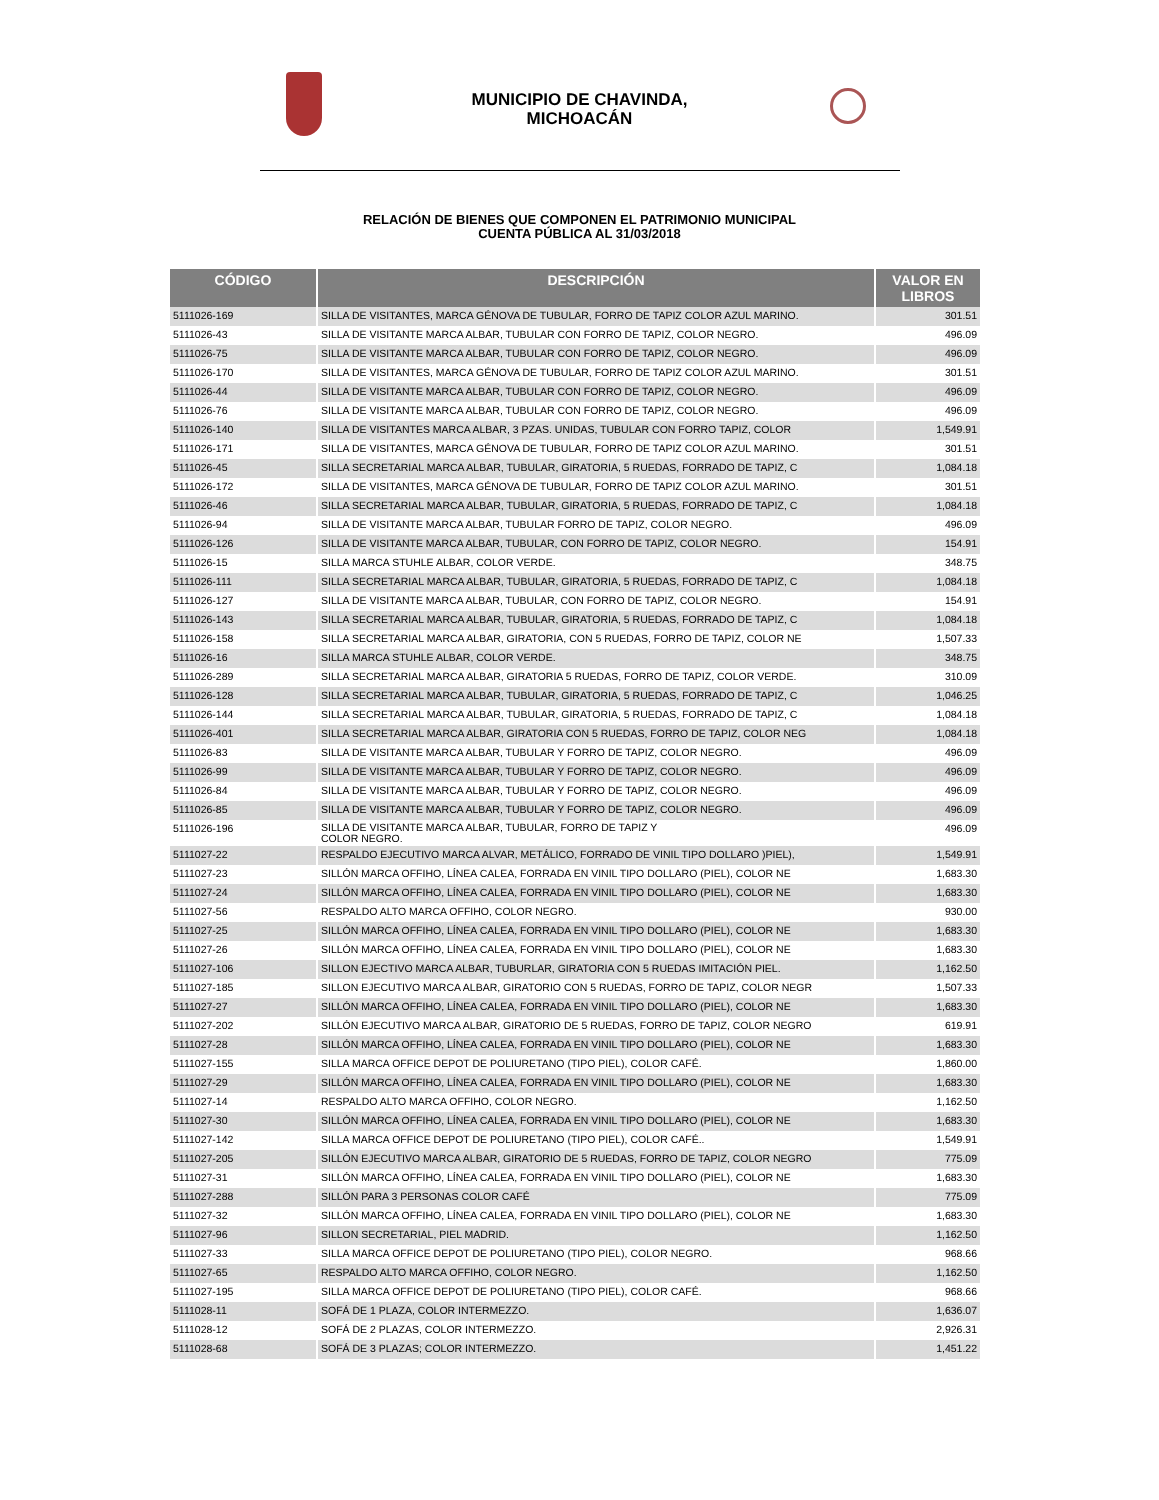MUNICIPIO DE CHAVINDA,
MICHOACÁN
RELACIÓN DE BIENES QUE COMPONEN EL PATRIMONIO MUNICIPAL
CUENTA PÚBLICA AL 31/03/2018
| CÓDIGO | DESCRIPCIÓN | VALOR EN LIBROS |
| --- | --- | --- |
| 5111026-169 | SILLA DE VISITANTES, MARCA GÉNOVA DE TUBULAR, FORRO DE TAPIZ COLOR AZUL MARINO. | 301.51 |
| 5111026-43 | SILLA DE VISITANTE MARCA ALBAR, TUBULAR CON FORRO DE TAPIZ, COLOR NEGRO. | 496.09 |
| 5111026-75 | SILLA DE VISITANTE MARCA ALBAR, TUBULAR CON FORRO DE TAPIZ, COLOR NEGRO. | 496.09 |
| 5111026-170 | SILLA DE VISITANTES, MARCA GÉNOVA DE TUBULAR, FORRO DE TAPIZ COLOR AZUL MARINO. | 301.51 |
| 5111026-44 | SILLA DE VISITANTE MARCA ALBAR, TUBULAR CON FORRO DE TAPIZ, COLOR NEGRO. | 496.09 |
| 5111026-76 | SILLA DE VISITANTE MARCA ALBAR, TUBULAR CON FORRO DE TAPIZ, COLOR NEGRO. | 496.09 |
| 5111026-140 | SILLA DE VISITANTES MARCA ALBAR, 3 PZAS. UNIDAS, TUBULAR CON FORRO TAPIZ, COLOR | 1,549.91 |
| 5111026-171 | SILLA DE VISITANTES, MARCA GÉNOVA DE TUBULAR, FORRO DE TAPIZ COLOR AZUL MARINO. | 301.51 |
| 5111026-45 | SILLA SECRETARIAL MARCA ALBAR, TUBULAR, GIRATORIA, 5 RUEDAS, FORRADO DE TAPIZ, C | 1,084.18 |
| 5111026-172 | SILLA DE VISITANTES, MARCA GÉNOVA DE TUBULAR, FORRO DE TAPIZ COLOR AZUL MARINO. | 301.51 |
| 5111026-46 | SILLA SECRETARIAL MARCA ALBAR, TUBULAR, GIRATORIA, 5 RUEDAS, FORRADO DE TAPIZ, C | 1,084.18 |
| 5111026-94 | SILLA DE VISITANTE MARCA ALBAR, TUBULAR FORRO DE TAPIZ, COLOR NEGRO. | 496.09 |
| 5111026-126 | SILLA DE VISITANTE MARCA ALBAR, TUBULAR, CON FORRO DE TAPIZ, COLOR NEGRO. | 154.91 |
| 5111026-15 | SILLA MARCA STUHLE ALBAR, COLOR VERDE. | 348.75 |
| 5111026-111 | SILLA SECRETARIAL MARCA ALBAR, TUBULAR, GIRATORIA, 5 RUEDAS, FORRADO DE TAPIZ, C | 1,084.18 |
| 5111026-127 | SILLA DE VISITANTE MARCA ALBAR, TUBULAR, CON FORRO DE TAPIZ, COLOR NEGRO. | 154.91 |
| 5111026-143 | SILLA SECRETARIAL MARCA ALBAR, TUBULAR, GIRATORIA, 5 RUEDAS, FORRADO DE TAPIZ, C | 1,084.18 |
| 5111026-158 | SILLA SECRETARIAL MARCA ALBAR, GIRATORIA, CON 5 RUEDAS, FORRO DE TAPIZ, COLOR NE | 1,507.33 |
| 5111026-16 | SILLA MARCA STUHLE ALBAR, COLOR VERDE. | 348.75 |
| 5111026-289 | SILLA SECRETARIAL MARCA ALBAR, GIRATORIA 5 RUEDAS, FORRO DE TAPIZ, COLOR VERDE. | 310.09 |
| 5111026-128 | SILLA SECRETARIAL MARCA ALBAR, TUBULAR, GIRATORIA, 5 RUEDAS, FORRADO DE TAPIZ, C | 1,046.25 |
| 5111026-144 | SILLA SECRETARIAL MARCA ALBAR, TUBULAR, GIRATORIA, 5 RUEDAS, FORRADO DE TAPIZ, C | 1,084.18 |
| 5111026-401 | SILLA SECRETARIAL MARCA ALBAR, GIRATORIA CON 5 RUEDAS, FORRO DE TAPIZ, COLOR NEG | 1,084.18 |
| 5111026-83 | SILLA DE VISITANTE MARCA ALBAR, TUBULAR Y FORRO DE TAPIZ, COLOR NEGRO. | 496.09 |
| 5111026-99 | SILLA DE VISITANTE MARCA ALBAR, TUBULAR Y FORRO DE TAPIZ, COLOR NEGRO. | 496.09 |
| 5111026-84 | SILLA DE VISITANTE MARCA ALBAR, TUBULAR Y FORRO DE TAPIZ, COLOR NEGRO. | 496.09 |
| 5111026-85 | SILLA DE VISITANTE MARCA ALBAR, TUBULAR Y FORRO DE TAPIZ, COLOR NEGRO. | 496.09 |
| 5111026-196 | SILLA DE VISITANTE MARCA ALBAR, TUBULAR, FORRO DE TAPIZ Y COLOR NEGRO. | 496.09 |
| 5111027-22 | RESPALDO EJECUTIVO MARCA ALVAR, METÁLICO, FORRADO DE VINIL TIPO DOLLARO )PIEL), | 1,549.91 |
| 5111027-23 | SILLÓN MARCA OFFIHO, LÍNEA CALEA, FORRADA EN VINIL TIPO DOLLARO (PIEL), COLOR NE | 1,683.30 |
| 5111027-24 | SILLÓN MARCA OFFIHO, LÍNEA CALEA, FORRADA EN VINIL TIPO DOLLARO (PIEL), COLOR NE | 1,683.30 |
| 5111027-56 | RESPALDO ALTO MARCA OFFIHO, COLOR NEGRO. | 930.00 |
| 5111027-25 | SILLÓN MARCA OFFIHO, LÍNEA CALEA, FORRADA EN VINIL TIPO DOLLARO (PIEL), COLOR NE | 1,683.30 |
| 5111027-26 | SILLÓN MARCA OFFIHO, LÍNEA CALEA, FORRADA EN VINIL TIPO DOLLARO (PIEL), COLOR NE | 1,683.30 |
| 5111027-106 | SILLON EJECTIVO MARCA ALBAR, TUBURLAR, GIRATORIA CON 5 RUEDAS IMITACIÓN PIEL. | 1,162.50 |
| 5111027-185 | SILLON EJECUTIVO MARCA ALBAR, GIRATORIO CON 5 RUEDAS, FORRO DE TAPIZ, COLOR NEGR | 1,507.33 |
| 5111027-27 | SILLÓN MARCA OFFIHO, LÍNEA CALEA, FORRADA EN VINIL TIPO DOLLARO (PIEL), COLOR NE | 1,683.30 |
| 5111027-202 | SILLÓN EJECUTIVO MARCA ALBAR, GIRATORIO DE 5 RUEDAS, FORRO DE TAPIZ, COLOR NEGRO | 619.91 |
| 5111027-28 | SILLÓN MARCA OFFIHO, LÍNEA CALEA, FORRADA EN VINIL TIPO DOLLARO (PIEL), COLOR NE | 1,683.30 |
| 5111027-155 | SILLA MARCA OFFICE DEPOT DE POLIURETANO (TIPO PIEL), COLOR CAFÉ. | 1,860.00 |
| 5111027-29 | SILLÓN MARCA OFFIHO, LÍNEA CALEA, FORRADA EN VINIL TIPO DOLLARO (PIEL), COLOR NE | 1,683.30 |
| 5111027-14 | RESPALDO ALTO MARCA OFFIHO, COLOR NEGRO. | 1,162.50 |
| 5111027-30 | SILLÓN MARCA OFFIHO, LÍNEA CALEA, FORRADA EN VINIL TIPO DOLLARO (PIEL), COLOR NE | 1,683.30 |
| 5111027-142 | SILLA MARCA OFFICE DEPOT DE POLIURETANO (TIPO PIEL), COLOR CAFÉ.. | 1,549.91 |
| 5111027-205 | SILLÓN EJECUTIVO MARCA ALBAR, GIRATORIO DE 5 RUEDAS, FORRO DE TAPIZ, COLOR NEGRO | 775.09 |
| 5111027-31 | SILLÓN MARCA OFFIHO, LÍNEA CALEA, FORRADA EN VINIL TIPO DOLLARO (PIEL), COLOR NE | 1,683.30 |
| 5111027-288 | SILLÓN PARA 3 PERSONAS COLOR CAFÉ | 775.09 |
| 5111027-32 | SILLÓN MARCA OFFIHO, LÍNEA CALEA, FORRADA EN VINIL TIPO DOLLARO (PIEL), COLOR NE | 1,683.30 |
| 5111027-96 | SILLON SECRETARIAL, PIEL MADRID. | 1,162.50 |
| 5111027-33 | SILLA MARCA OFFICE DEPOT DE POLIURETANO (TIPO PIEL), COLOR NEGRO. | 968.66 |
| 5111027-65 | RESPALDO ALTO MARCA OFFIHO, COLOR NEGRO. | 1,162.50 |
| 5111027-195 | SILLA MARCA OFFICE DEPOT DE POLIURETANO (TIPO PIEL), COLOR CAFÉ. | 968.66 |
| 5111028-11 | SOFÁ DE 1 PLAZA, COLOR INTERMEZZO. | 1,636.07 |
| 5111028-12 | SOFÁ DE 2 PLAZAS, COLOR INTERMEZZO. | 2,926.31 |
| 5111028-68 | SOFÁ DE 3 PLAZAS; COLOR INTERMEZZO. | 1,451.22 |